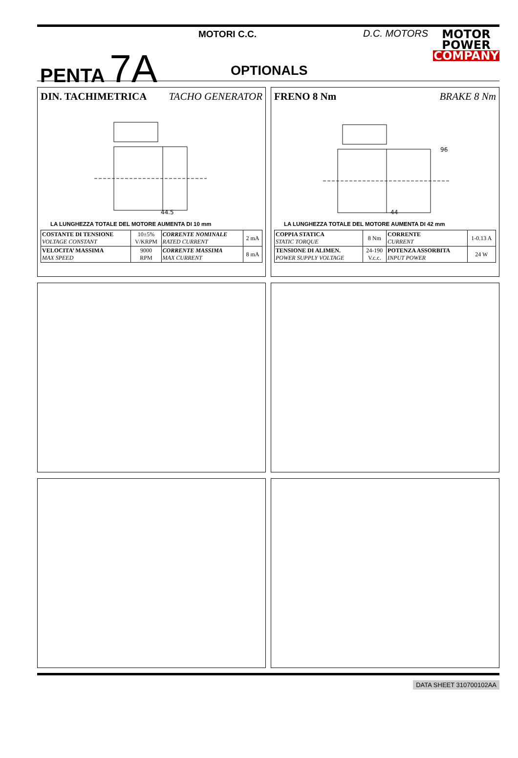PENTA 7A
MOTORI C.C. D.C. MOTORS
OPTIONALS
MOTOR
POWER
COMPANY
DIN. TACHIMETRICA TACHO GENERATOR
44.5
LA LUNGHEZZA TOTALE DEL MOTORE AUMENTA DI 10 mm
| COSTANTE DI TENSIONE VOLTAGE CONSTANT | 10±5% V/KRPM | CORRENTE NOMINALE RATED CURRENT | 2 mA |
| VELOCITA’ MASSIMA MAX SPEED | 9000 RPM | CORRENTE MASSIMA MAX CURRENT | 8 mA |
FRENO 8 Nm BRAKE 8 Nm
44
96
LA LUNGHEZZA TOTALE DEL MOTORE AUMENTA DI 42 mm
| COPPIA STATICA STATIC TORQUE | 8 Nm | CORRENTE CURRENT | 1-0.13 A |
| TENSIONE DI ALIMEN. POWER SUPPLY VOLTAGE | 24-190 V.c.c. | POTENZA ASSORBITA INPUT POWER | 24 W |
DATA SHEET 310700102AA